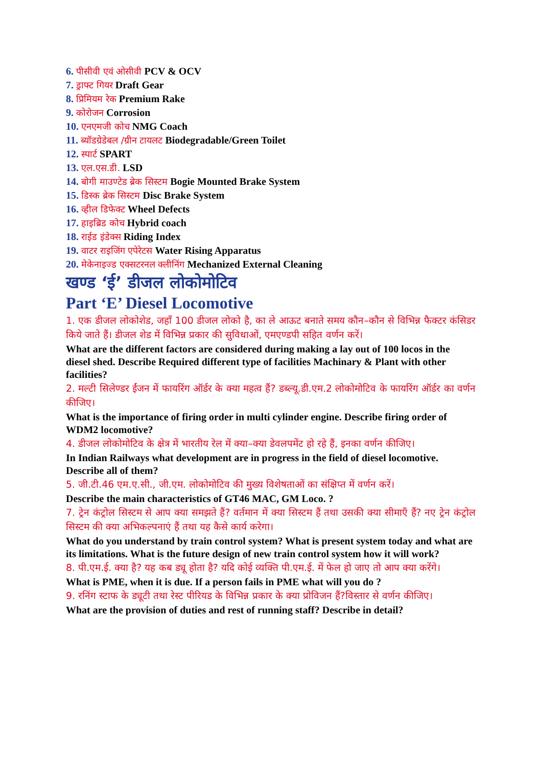6. पीसीवी एवं ओसीवी PCV & OCV
7. ड्राफ्ट गियर Draft Gear
8. प्रिमियम रेक Premium Rake
9. कोरोजन Corrosion
10. एनएमजी कोच NMG Coach
11. ब्यॉडग्रेडेबल /ग्रीन टायलट Biodegradable/Green Toilet
12. स्पार्ट SPART
13. एल.एस.डी. LSD
14. बोगी माउण्टेड ब्रेक सिस्टम Bogie Mounted Brake System
15. डिस्क ब्रेक सिस्टम Disc Brake System
16. व्हील डिफेक्ट Wheel Defects
17. हाइब्रिड कोच Hybrid coach
18. राईड इंडेक्स Riding Index
19. वाटर राइजिंग एपेरेटस Water Rising Apparatus
20. मेकेनाइज्ड एक्सटरनल क्लीनिंग Mechanized External Cleaning
खण्ड ‘ई’ डीजल लोकोमोटिव
Part ‘E’ Diesel Locomotive
1. एक डीजल लोकोशेड, जहाँ 100 डीजल लोको है, का ले आऊट बनाते समय कौन–कौन से विभिन्न फैक्टर कंसिडर किये जाते हैं। डीजल शेड में विभिन्न प्रकार की सुविधाओं, एमएण्डपी सहित वर्णन करें।
What are the different factors are considered during making a lay out of 100 locos in the diesel shed. Describe Required different type of facilities Machinary & Plant with other
facilities?
2. मल्टी सिलेण्डर ईंजन में फायरिंग ऑर्डर के क्या महत्व हैं? डब्ल्यू.डी.एम.2 लोकोमोटिव के फायरिंग ऑर्डर का वर्णन कीजिए।
What is the importance of firing order in multi cylinder engine. Describe firing order of WDM2 locomotive?
4. डीजल लोकोमोटिव के क्षेत्र में भारतीय रेल में क्या–क्या डेवलपमेंट हो रहे हैं, इनका वर्णन कीजिए।
In Indian Railways what development are in progress in the field of diesel locomotive. Describe all of them?
5. जी.टी.46 एम.ए.सी., जी.एम. लोकोमोटिव की मुख्य विशेषताओं का संक्षिप्त में वर्णन करें।
Describe the main characteristics of GT46 MAC, GM Loco. ?
7. ट्रेन कंट्रोल सिस्टम से आप क्या समझते हैं? वर्तमान में क्या सिस्टम हैं तथा उसकी क्या सीमाएँ हैं? नए ट्रेन कंट्रोल सिस्टम की क्या अभिकल्पनाएं हैं तथा यह कैसे कार्य करेगा।
What do you understand by train control system? What is present system today and what are its limitations. What is the future design of new train control system how it will work?
8. पी.एम.ई. क्या है? यह कब ड्यू होता है? यदि कोई व्यक्ति पी.एम.ई. में फेल हो जाए तो आप क्या करेंगे।
What is PME, when it is due. If a person fails in PME what will you do ?
9. रनिंग स्टाफ के ड्यूटी तथा रेस्ट पीरियड के विभिन्न प्रकार के क्या प्रोविजन हैं?विस्तार से वर्णन कीजिए।
What are the provision of duties and rest of running staff? Describe in detail?